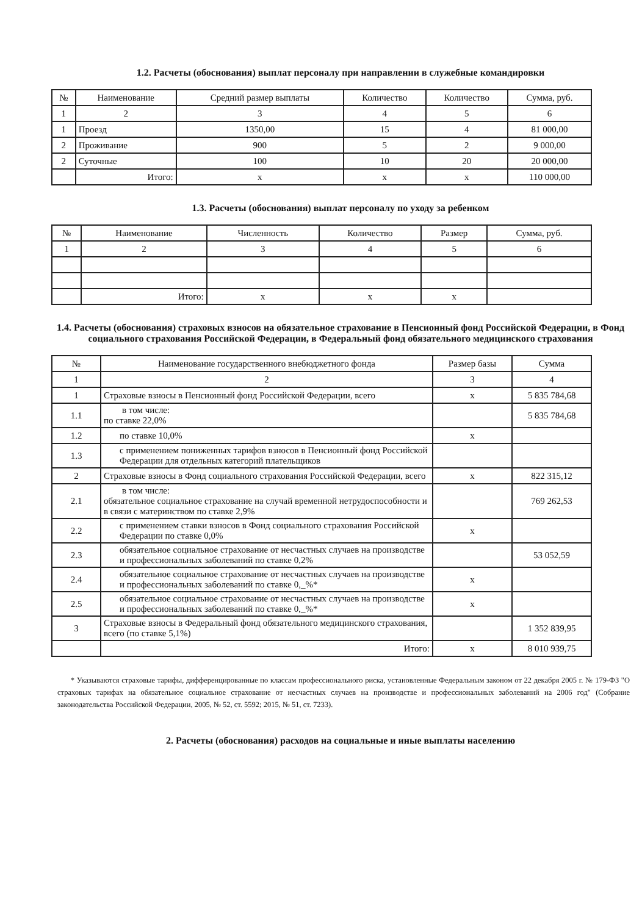1.2. Расчеты (обоснования) выплат персоналу при направлении в служебные командировки
| № | Наименование | Средний размер выплаты | Количество | Количество | Сумма, руб. |
| --- | --- | --- | --- | --- | --- |
| 1 | 2 | 3 | 4 | 5 | 6 |
| 1 | Проезд | 1350,00 | 15 | 4 | 81 000,00 |
| 2 | Проживание | 900 | 5 | 2 | 9 000,00 |
| 2 | Суточные | 100 | 10 | 20 | 20 000,00 |
| | Итого: | x | x | x | 110 000,00 |
1.3. Расчеты (обоснования) выплат персоналу по уходу за ребенком
| № | Наименование | Численность | Количество | Размер | Сумма, руб. |
| --- | --- | --- | --- | --- | --- |
| 1 | 2 | 3 | 4 | 5 | 6 |
| | Итого: | x | x | x | |
1.4. Расчеты (обоснования) страховых взносов на обязательное страхование в Пенсионный фонд Российской Федерации, в Фонд социального страхования Российской Федерации, в Федеральный фонд обязательного медицинского страхования
| № | Наименование государственного внебюджетного фонда | Размер базы | Сумма |
| --- | --- | --- | --- |
| 1 | 2 | 3 | 4 |
| 1 | Страховые взносы в Пенсионный фонд Российской Федерации, всего | x | 5 835 784,68 |
| 1.1 | в том числе: по ставке 22,0% | | 5 835 784,68 |
| 1.2 | по ставке 10,0% | x | |
| 1.3 | с применением пониженных тарифов взносов в Пенсионный фонд Российской Федерации для отдельных категорий плательщиков | | |
| 2 | Страховые взносы в Фонд социального страхования Российской Федерации, всего | x | 822 315,12 |
| 2.1 | в том числе: обязательное социальное страхование на случай временной нетрудоспособности и в связи с материнством по ставке 2,9% | | 769 262,53 |
| 2.2 | с применением ставки взносов в Фонд социального страхования Российской Федерации по ставке 0,0% | x | |
| 2.3 | обязательное социальное страхование от несчастных случаев на производстве и профессиональных заболеваний по ставке 0,2% | | 53 052,59 |
| 2.4 | обязательное социальное страхование от несчастных случаев на производстве и профессиональных заболеваний по ставке 0,_%* | x | |
| 2.5 | обязательное социальное страхование от несчастных случаев на производстве и профессиональных заболеваний по ставке 0,_%* | x | |
| 3 | Страховые взносы в Федеральный фонд обязательного медицинского страхования, всего (по ставке 5,1%) | | 1 352 839,95 |
| | Итого: | x | 8 010 939,75 |
* Указываются страховые тарифы, дифференцированные по классам профессионального риска, установленные Федеральным законом от 22 декабря 2005 г. № 179-ФЗ "О страховых тарифах на обязательное социальное страхование от несчастных случаев на производстве и профессиональных заболеваний на 2006 год" (Собрание законодательства Российской Федерации, 2005, № 52, ст. 5592; 2015, № 51, ст. 7233).
2. Расчеты (обоснования) расходов на социальные и иные выплаты населению